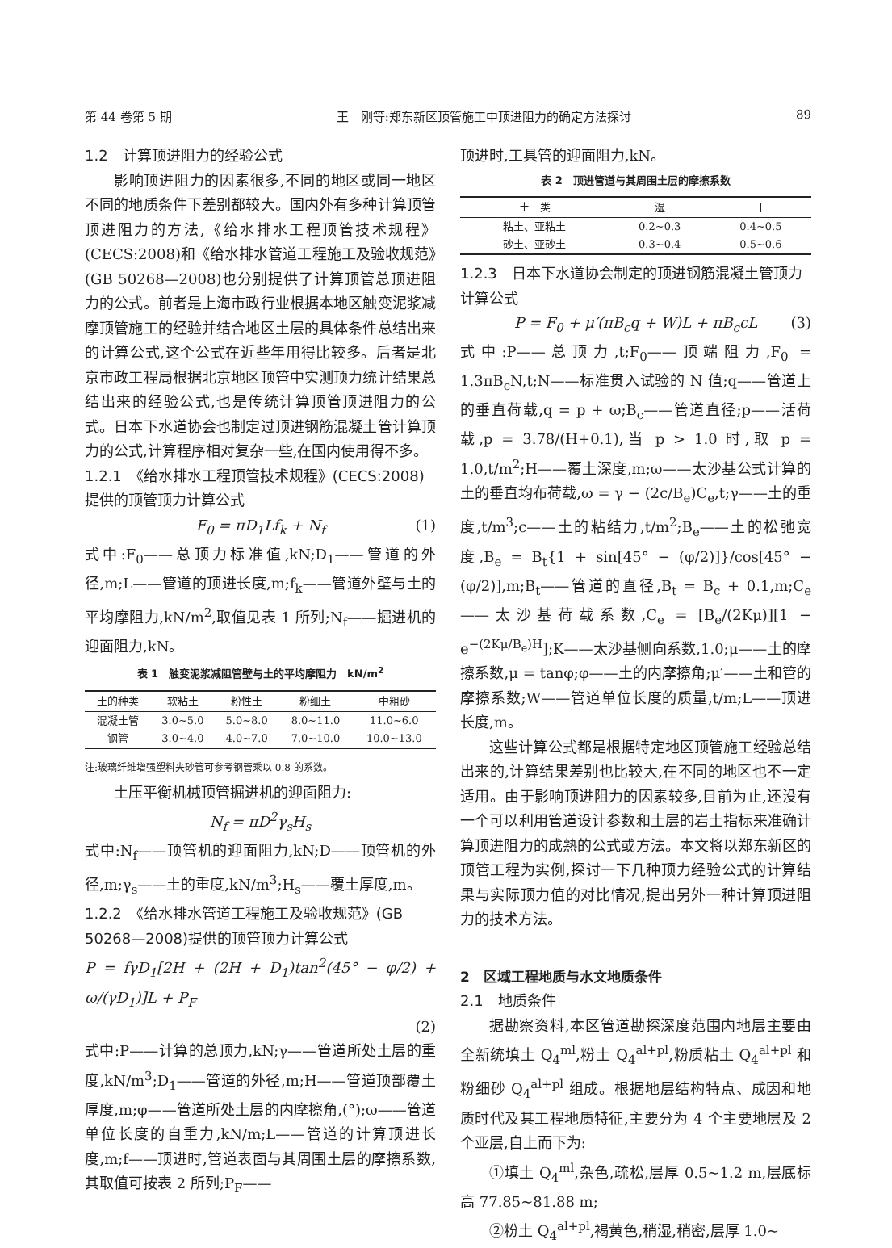第 44 卷第 5 期 王　刚等:郑东新区顶管施工中顶进阻力的确定方法探讨 89
1.2　计算顶进阻力的经验公式
影响顶进阻力的因素很多,不同的地区或同一地区不同的地质条件下差别都较大。国内外有多种计算顶管顶进阻力的方法,《给水排水工程顶管技术规程》(CECS:2008)和《给水排水管道工程施工及验收规范》(GB 50268—2008)也分别提供了计算顶管总顶进阻力的公式。前者是上海市政行业根据本地区触变泥浆减摩顶管施工的经验并结合地区土层的具体条件总结出来的计算公式,这个公式在近些年用得比较多。后者是北京市政工程局根据北京地区顶管中实测顶力统计结果总结出来的经验公式,也是传统计算顶管顶进阻力的公式。日本下水道协会也制定过顶进钢筋混凝土管计算顶力的公式,计算程序相对复杂一些,在国内使用得不多。
1.2.1　《给水排水工程顶管技术规程》(CECS:2008)提供的顶管顶力计算公式
F<sub>0</sub> = πD<sub>1</sub>Lf<sub>k</sub> + N<sub>f</sub> (1)
式中:F<sub>0</sub>——总顶力标准值,kN;D<sub>1</sub>——管道的外径,m;L——管道的顶进长度,m;f<sub>k</sub>——管道外壁与土的平均摩阻力,kN/m<sup>2</sup>,取值见表 1 所列;N<sub>f</sub>——掘进机的迎面阻力,kN。
表 1　触变泥浆减阻管壁与土的平均摩阻力　kN/m<sup>2</sup>
| 土的种类 | 软粘土 | 粉性土 | 粉细土 | 中粗砂 |
| --- | --- | --- | --- | --- |
| 混凝土管 | 3.0~5.0 | 5.0~8.0 | 8.0~11.0 | 11.0~6.0 |
| 钢管 | 3.0~4.0 | 4.0~7.0 | 7.0~10.0 | 10.0~13.0 |
注:玻璃纤维增强塑料夹砂管可参考钢管乘以 0.8 的系数。
土压平衡机械顶管掘进机的迎面阻力:
N<sub>f</sub> = πD<sup>2</sup>γ<sub>s</sub>H<sub>s</sub>
式中:N<sub>f</sub>——顶管机的迎面阻力,kN;D——顶管机的外径,m;γ<sub>s</sub>——土的重度,kN/m<sup>3</sup>;H<sub>s</sub>——覆土厚度,m。
1.2.2　《给水排水管道工程施工及验收规范》(GB 50268—2008)提供的顶管顶力计算公式
P = fγD<sub>1</sub>[2H + (2H + D<sub>1</sub>)tan<sup>2</sup>(45° − φ/2) + ω/(γD<sub>1</sub>)]L + P<sub>F</sub>
(2)
式中:P——计算的总顶力,kN;γ——管道所处土层的重度,kN/m<sup>3</sup>;D<sub>1</sub>——管道的外径,m;H——管道顶部覆土厚度,m;φ——管道所处土层的内摩擦角,(°);ω——管道单位长度的自重力,kN/m;L——管道的计算顶进长度,m;f——顶进时,管道表面与其周围土层的摩擦系数,其取值可按表 2 所列;P<sub>F</sub>——
顶进时,工具管的迎面阻力,kN。
表 2　顶进管道与其周围土层的摩擦系数
| 土 类 | 湿 | 干 |
| --- | --- | --- |
| 粘土、亚粘土 | 0.2~0.3 | 0.4~0.5 |
| 砂土、亚砂土 | 0.3~0.4 | 0.5~0.6 |
1.2.3　日本下水道协会制定的顶进钢筋混凝土管顶力计算公式
P = F<sub>0</sub> + μ′(πB<sub>c</sub>q + W)L + πB<sub>c</sub>cL (3)
式中:P——总顶力,t;F<sub>0</sub>——顶端阻力,F<sub>0</sub> = 1.3πB<sub>c</sub>N,t;N——标准贯入试验的 N 值;q——管道上的垂直荷载,q = p + ω;B<sub>c</sub>——管道直径;p——活荷载,p = 3.78/(H+0.1),当 p > 1.0 时,取 p = 1.0,t/m<sup>2</sup>;H——覆土深度,m;ω——太沙基公式计算的土的垂直均布荷载,ω = γ − (2c/B<sub>e</sub>)C<sub>e</sub>,t;γ——土的重度,t/m<sup>3</sup>;c——土的粘结力,t/m<sup>2</sup>;B<sub>e</sub>——土的松弛宽度,B<sub>e</sub> = B<sub>t</sub>{1 + sin[45° − (φ/2)]}/cos[45° − (φ/2)],m;B<sub>t</sub>——管道的直径,B<sub>t</sub> = B<sub>c</sub> + 0.1,m;C<sub>e</sub>——太沙基荷载系数,C<sub>e</sub> = [B<sub>e</sub>/(2Kμ)][1 − e<sup>−(2Kμ/B<sub>e</sub>)H</sup>];K——太沙基侧向系数,1.0;μ——土的摩擦系数,μ = tanφ;φ——土的内摩擦角;μ′——土和管的摩擦系数;W——管道单位长度的质量,t/m;L——顶进长度,m。
这些计算公式都是根据特定地区顶管施工经验总结出来的,计算结果差别也比较大,在不同的地区也不一定适用。由于影响顶进阻力的因素较多,目前为止,还没有一个可以利用管道设计参数和土层的岩土指标来准确计算顶进阻力的成熟的公式或方法。本文将以郑东新区的顶管工程为实例,探讨一下几种顶力经验公式的计算结果与实际顶力值的对比情况,提出另外一种计算顶进阻力的技术方法。
2　区域工程地质与水文地质条件
2.1　地质条件
据勘察资料,本区管道勘探深度范围内地层主要由全新统填土 Q<sub>4</sub><sup>ml</sup>,粉土 Q<sub>4</sub><sup>al+pl</sup>,粉质粘土 Q<sub>4</sub><sup>al+pl</sup> 和粉细砂 Q<sub>4</sub><sup>al+pl</sup> 组成。根据地层结构特点、成因和地质时代及其工程地质特征,主要分为 4 个主要地层及 2 个亚层,自上而下为:
①填土 Q<sub>4</sub><sup>ml</sup>,杂色,疏松,层厚 0.5~1.2 m,层底标高 77.85~81.88 m;
②粉土 Q<sub>4</sub><sup>al+pl</sup>,褐黄色,稍湿,稍密,层厚 1.0~